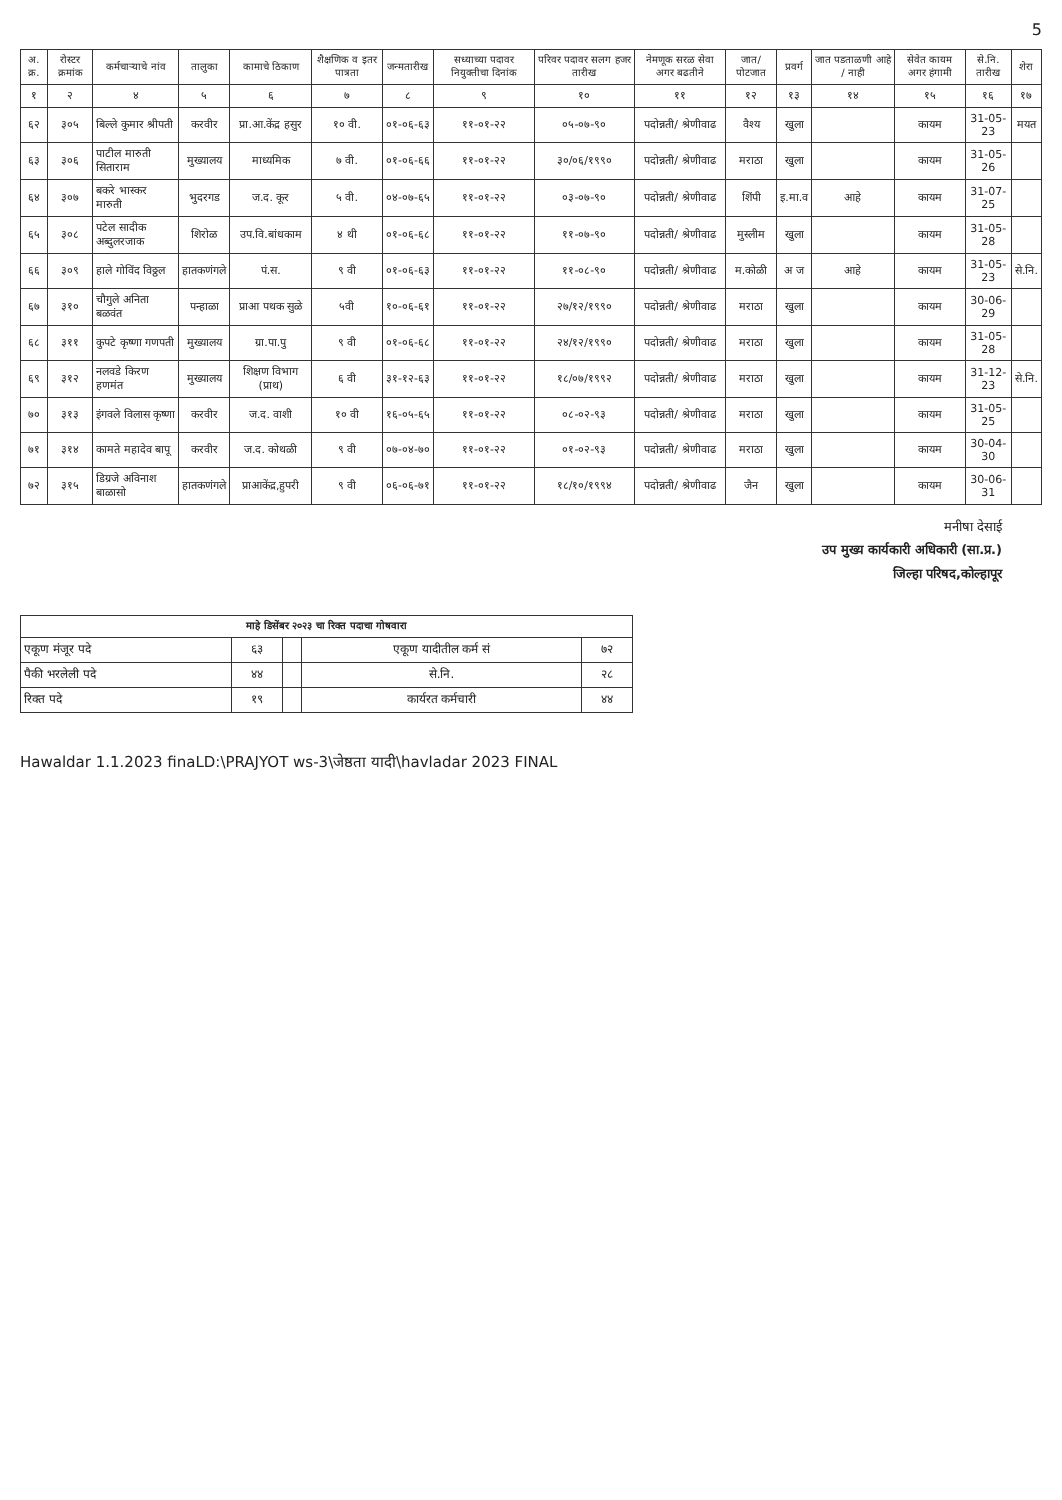5
| अ. क्र. | रोस्टर क्रमांक | कर्मचाऱ्याचे नांव | तालुका | कामाचे ठिकाण | शैक्षणिक व इतर पात्रता | जन्मतारीख | सध्याच्या पदावर नियुक्तीचा दिनांक | परिवर पदावर सलग हजर तारीख | नेमणूक सरळ सेवा अगर बढतीने | जात/ पोटजात | प्रवर्ग | जात पडताळणी आहे / नाही | सेवेत कायम अगर हंगामी | से.नि. तारीख | शेरा |
| --- | --- | --- | --- | --- | --- | --- | --- | --- | --- | --- | --- | --- | --- | --- | --- |
| १ | २ | ४ | ५ | ६ | ७ | ८ | ९ | १० | ११ | १२ | १३ | १४ | १५ | १६ | १७ |
| ६२ | ३०५ | बिल्ले कुमार श्रीपती | करवीर | प्रा.आ.केंद्र हसुर | १० वी. | ०१-०६-६३ | ११-०१-२२ | ०५-०७-९० | पदोन्नती/ श्रेणीवाढ | वैश्य | खुला | | कायम | 31-05-23 | मयत |
| ६३ | ३०६ | पाटील मारुती सिताराम | मुख्यालय | माध्यमिक | ७ वी. | ०१-०६-६६ | ११-०१-२२ | ३०/०६/१९९० | पदोन्नती/ श्रेणीवाढ | मराठा | खुला | | कायम | 31-05-26 | |
| ६४ | ३०७ | बकरे भास्कर मारुती | भुदरगड | ज.द. कूर | ५ वी. | ०४-०७-६५ | ११-०१-२२ | ०३-०७-९० | पदोन्नती/ श्रेणीवाढ | शिंपी | इ.मा.व | आहे | कायम | 31-07-25 | |
| ६५ | ३०८ | पटेल सादीक अब्दुलरजाक | शिरोळ | उप.वि.बांधकाम | ४ थी | ०१-०६-६८ | ११-०१-२२ | ११-०७-९० | पदोन्नती/ श्रेणीवाढ | मुस्लीम | खुला | | कायम | 31-05-28 | |
| ६६ | ३०९ | हाले गोविंद विठ्ठल | हातकणंगले | पं.स. | ९ वी | ०१-०६-६३ | ११-०१-२२ | ११-०८-९० | पदोन्नती/ श्रेणीवाढ | म.कोळी | अ ज | आहे | कायम | 31-05-23 | से.नि. |
| ६७ | ३१० | चौगुले अनिता बळवंत | पन्हाळा | प्राआ पथक सुळे | ५वी | १०-०६-६१ | ११-०१-२२ | २७/१२/१९९० | पदोन्नती/ श्रेणीवाढ | मराठा | खुला | | कायम | 30-06-29 | |
| ६८ | ३११ | कुपटे कृष्णा गणपती | मुख्यालय | ग्रा.पा.पु | ९ वी | ०१-०६-६८ | ११-०१-२२ | २४/१२/१९९० | पदोन्नती/ श्रेणीवाढ | मराठा | खुला | | कायम | 31-05-28 | |
| ६९ | ३१२ | नलवडे किरण हणमंत | मुख्यालय | शिक्षण विभाग (प्राथ) | ६ वी | ३१-१२-६३ | ११-०१-२२ | १८/०७/१९९२ | पदोन्नती/ श्रेणीवाढ | मराठा | खुला | | कायम | 31-12-23 | से.नि. |
| ७० | ३१३ | इंगवले विलास कृष्णा | करवीर | ज.द. वाशी | १० वी | १६-०५-६५ | ११-०१-२२ | ०८-०२-९३ | पदोन्नती/ श्रेणीवाढ | मराठा | खुला | | कायम | 31-05-25 | |
| ७१ | ३१४ | कामते महादेव बापू | करवीर | ज.द. कोथळी | ९ वी | ०७-०४-७० | ११-०१-२२ | ०१-०२-९३ | पदोन्नती/ श्रेणीवाढ | मराठा | खुला | | कायम | 30-04-30 | |
| ७२ | ३१५ | डिग्रजे अविनाश बाळासो | हातकणंगले | प्राआकेंद्र,हुपरी | ९ वी | ०६-०६-७१ | ११-०१-२२ | १८/१०/१९९४ | पदोन्नती/ श्रेणीवाढ | जैन | खुला | | कायम | 30-06-31 | |
मनीषा देसाई
उप मुख्य कार्यकारी अधिकारी (सा.प्र.)
जिल्हा परिषद,कोल्हापूर
| माहे डिसेंबर २०२३ चा रिक्त पदाचा गोषवारा | | | | |
| --- | --- | --- | --- | --- |
| एकूण मंजूर पदे | ६३ | | एकूण यादीतील कर्म सं | ७२ |
| पैकी भरलेली पदे | ४४ | | से.नि. | २८ |
| रिक्त पदे | १९ | | कार्यरत कर्मचारी | ४४ |
Hawaldar 1.1.2023 finaLD:\PRAJYOT ws-3\जेष्ठता यादी\havladar 2023 FINAL